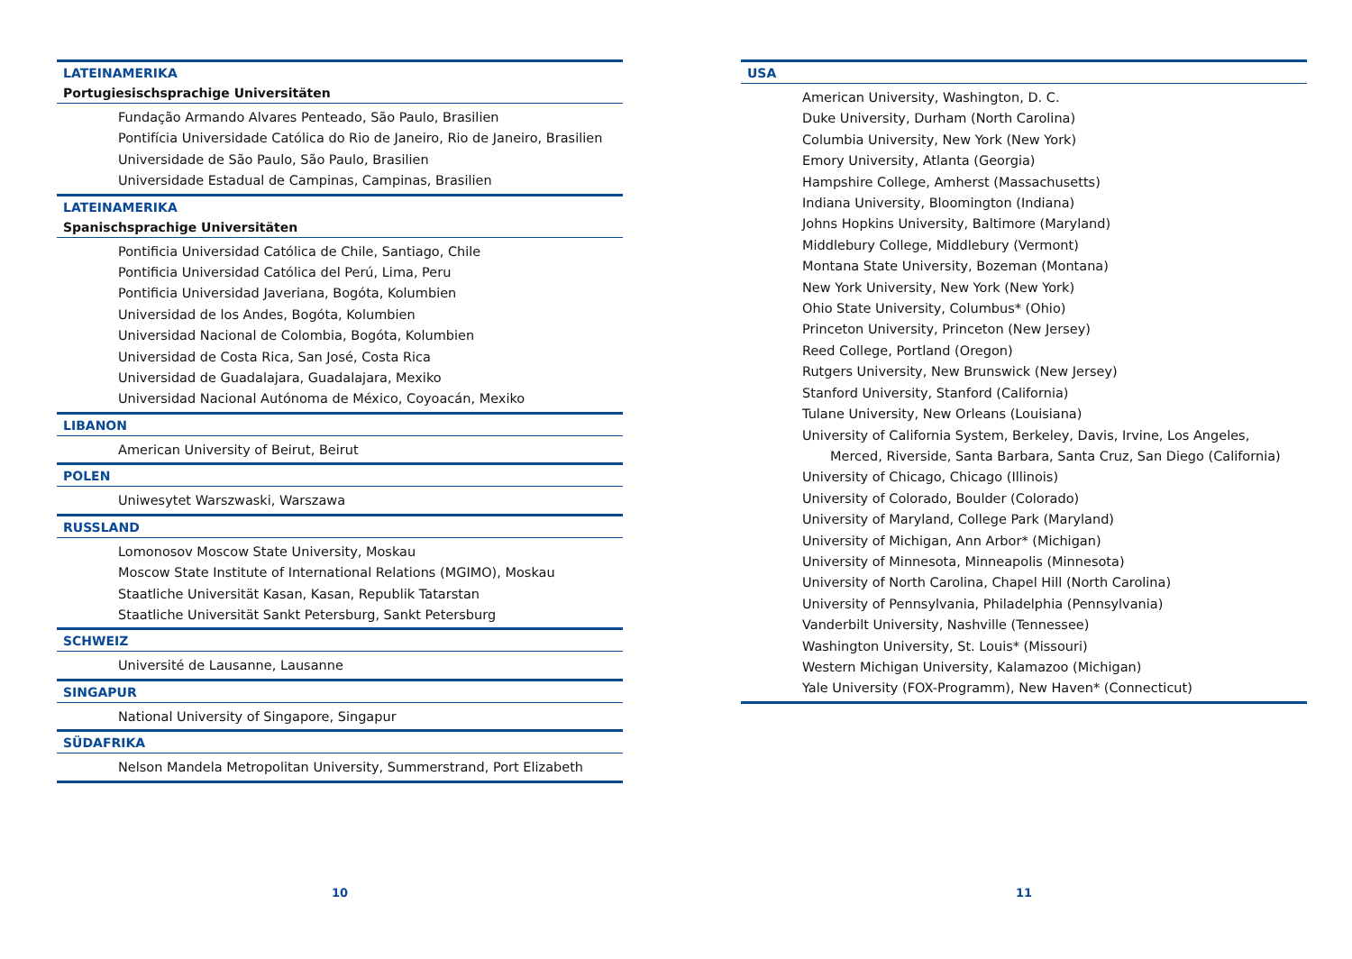LATEINAMERIKA
Portugiesischsprachige Universitäten
Fundação Armando Alvares Penteado, São Paulo, Brasilien
Pontifícia Universidade Católica do Rio de Janeiro, Rio de Janeiro, Brasilien
Universidade de São Paulo, São Paulo, Brasilien
Universidade Estadual de Campinas, Campinas, Brasilien
LATEINAMERIKA
Spanischsprachige Universitäten
Pontificia Universidad Católica de Chile, Santiago, Chile
Pontificia Universidad Católica del Perú, Lima, Peru
Pontificia Universidad Javeriana, Bogóta, Kolumbien
Universidad de los Andes, Bogóta, Kolumbien
Universidad Nacional de Colombia, Bogóta, Kolumbien
Universidad de Costa Rica, San José, Costa Rica
Universidad de Guadalajara, Guadalajara, Mexiko
Universidad Nacional Autónoma de México, Coyoacán, Mexiko
LIBANON
American University of Beirut, Beirut
POLEN
Uniwesytet Warszwaski, Warszawa
RUSSLAND
Lomonosov Moscow State University, Moskau
Moscow State Institute of International Relations (MGIMO), Moskau
Staatliche Universität Kasan, Kasan, Republik Tatarstan
Staatliche Universität Sankt Petersburg, Sankt Petersburg
SCHWEIZ
Université de Lausanne, Lausanne
SINGAPUR
National University of Singapore, Singapur
SÜDAFRIKA
Nelson Mandela Metropolitan University, Summerstrand, Port Elizabeth
10
USA
American University, Washington, D. C.
Duke University, Durham (North Carolina)
Columbia University, New York (New York)
Emory University, Atlanta (Georgia)
Hampshire College, Amherst (Massachusetts)
Indiana University, Bloomington (Indiana)
Johns Hopkins University, Baltimore (Maryland)
Middlebury College, Middlebury (Vermont)
Montana State University, Bozeman (Montana)
New York University, New York (New York)
Ohio State University, Columbus* (Ohio)
Princeton University, Princeton (New Jersey)
Reed College, Portland (Oregon)
Rutgers University, New Brunswick (New Jersey)
Stanford University, Stanford (California)
Tulane University, New Orleans (Louisiana)
University of California System, Berkeley, Davis, Irvine, Los Angeles,
Merced, Riverside, Santa Barbara, Santa Cruz, San Diego (California)
University of Chicago, Chicago (Illinois)
University of Colorado, Boulder (Colorado)
University of Maryland, College Park (Maryland)
University of Michigan, Ann Arbor* (Michigan)
University of Minnesota, Minneapolis (Minnesota)
University of North Carolina, Chapel Hill (North Carolina)
University of Pennsylvania, Philadelphia (Pennsylvania)
Vanderbilt University, Nashville (Tennessee)
Washington University, St. Louis* (Missouri)
Western Michigan University, Kalamazoo (Michigan)
Yale University (FOX-Programm), New Haven* (Connecticut)
11